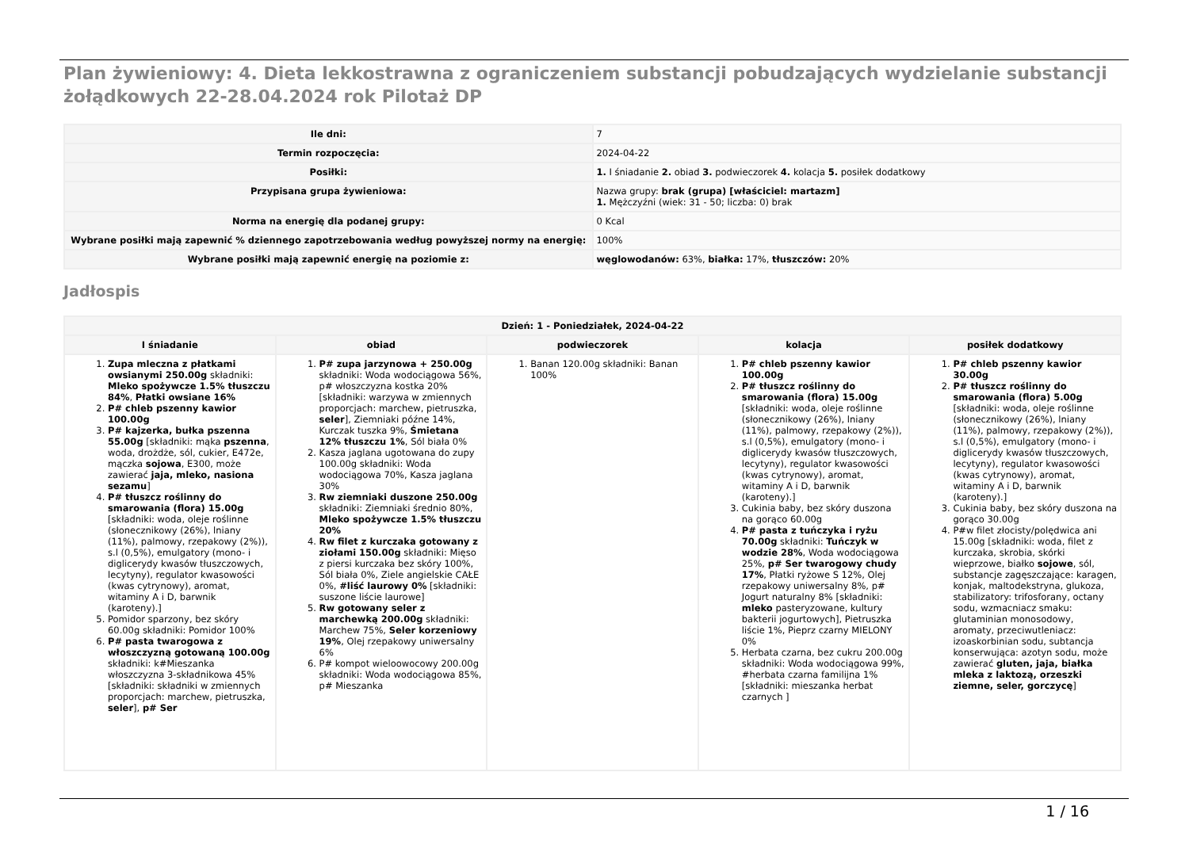Plan żywieniowy: 4. Dieta lekkostrawna z ograniczeniem substancji pobudzających wydzielanie substancji żołądkowych 22-28.04.2024 rok Pilotaż DP
| Ile dni: | 7 |
| Termin rozpoczęcia: | 2024-04-22 |
| Posiłki: | 1. I śniadanie 2. obiad 3. podwieczorek 4. kolacja 5. posiłek dodatkowy |
| Przypisana grupa żywieniowa: | Nazwa grupy: brak (grupa) [właściciel: martazm] 1. Mężczyźni (wiek: 31 - 50; liczba: 0) brak |
| Norma na energię dla podanej grupy: | 0 Kcal |
| Wybrane posiłki mają zapewnić % dziennego zapotrzebowania według powyższej normy na energię: | 100% |
| Wybrane posiłki mają zapewnić energię na poziomie z: | węglowodanów: 63%, białka: 17%, tłuszczów: 20% |
Jadłospis
| Dzień: 1 - Poniedziałek, 2024-04-22 | | | | |
| --- | --- | --- | --- | --- |
| I śniadanie | obiad | podwieczorek | kolacja | posiłek dodatkowy |
| 1. Zupa mleczna z płatkami owsianymi 250.00g składniki: Mleko spożywcze 1.5% tłuszczu 84% , Płatki owsiane 16% 2. P# chleb pszenny kawior 100.00g 3. P# kajzerka, bułka pszenna 55.00g [składniki: mąka pszenna , woda, drożdże, sól, cukier, E472e, mączka sojowa , E300, może zawierać jaja, mleko, nasiona sezamu ] 4. P# tłuszcz roślinny do smarowania (flora) 15.00g [składniki: woda, oleje roślinne (słonecznikowy (26%), lniany (11%), palmowy, rzepakowy (2%)), s.l (0,5%), emulgatory (mono- i diglicerydy kwasów tłuszczowych, lecytyny), regulator kwasowości (kwas cytrynowy), aromat, witaminy A i D, barwnik (karoteny).] 5. Pomidor sparzony, bez skóry 60.00g składniki: Pomidor 100% 6. P# pasta twarogowa z włoszczyzną gotowaną 100.00g składniki: k#Mieszanka włoszczyzna 3-składnikowa 45% [składniki: składniki w zmiennych proporcjach: marchew, pietruszka, seler ], p# Ser | 1. P# zupa jarzynowa + 250.00g składniki: Woda wodociągowa 56%, p# włoszczyzna kostka 20% [składniki: warzywa w zmiennych proporcjach: marchew, pietruszka, seler ], Ziemniaki późne 14%, Kurczak tuszka 9%, Śmietana 12% tłuszczu 1% , Sól biała 0% 2. Kasza jaglana ugotowana do zupy 100.00g składniki: Woda wodociągowa 70%, Kasza jaglana 30% 3. Rw ziemniaki duszone 250.00g składniki: Ziemniaki średnio 80%, Mleko spożywcze 1.5% tłuszczu 20% 4. Rw filet z kurczaka gotowany z ziołami 150.00g składniki: Mięso z piersi kurczaka bez skóry 100%, Sól biała 0%, Ziele angielskie CAŁE 0%, #liść laurowy 0% [składniki: suszone liście laurowe] 5. Rw gotowany seler z marchewką 200.00g składniki: Marchew 75%, Seler korzeniowy 19% , Olej rzepakowy uniwersalny 6% 6. P# kompot wieloowocowy 200.00g składniki: Woda wodociągowa 85%, p# Mieszanka | 1. Banan 120.00g składniki: Banan 100% | 1. P# chleb pszenny kawior 100.00g 2. P# tłuszcz roślinny do smarowania (flora) 15.00g [składniki: woda, oleje roślinne (słonecznikowy (26%), lniany (11%), palmowy, rzepakowy (2%)), s.l (0,5%), emulgatory (mono- i diglicerydy kwasów tłuszczowych, lecytyny), regulator kwasowości (kwas cytrynowy), aromat, witaminy A i D, barwnik (karoteny).] 3. Cukinia baby, bez skóry duszona na gorąco 60.00g 4. P# pasta z tuńczyka i ryżu 70.00g składniki: Tuńczyk w wodzie 28% , Woda wodociągowa 25%, p# Ser twarogowy chudy 17% , Płatki ryżowe S 12%, Olej rzepakowy uniwersalny 8%, p# Jogurt naturalny 8% [składniki: mleko pasteryzowane, kultury bakterii jogurtowych], Pietruszka liście 1%, Pieprz czarny MIELONY 0% 5. Herbata czarna, bez cukru 200.00g składniki: Woda wodociągowa 99%, #herbata czarna familijna 1% [składniki: mieszanka herbat czarnych ] | 1. P# chleb pszenny kawior 30.00g 2. P# tłuszcz roślinny do smarowania (flora) 5.00g [składniki: woda, oleje roślinne (słonecznikowy (26%), lniany (11%), palmowy, rzepakowy (2%)), s.l (0,5%), emulgatory (mono- i diglicerydy kwasów tłuszczowych, lecytyny), regulator kwasowości (kwas cytrynowy), aromat, witaminy A i D, barwnik (karoteny).] 3. Cukinia baby, bez skóry duszona na gorąco 30.00g 4. P#w filet złocisty/polędwica ani 15.00g [składniki: woda, filet z kurczaka, skrobia, skórki wieprzowe, białko sojowe , sól, substancje zagęszczające: karagen, konjak, maltodekstryna, glukoza, stabilizatory: trifosforany, octany sodu, wzmacniacz smaku: glutaminian monosodowy, aromaty, przeciwutleniacz: izoaskorbinian sodu, subtancja konserwująca: azotyn sodu, może zawierać gluten, jaja, białka mleka z laktozą, orzeszki ziemne, seler, gorczycę ] |
1 / 16